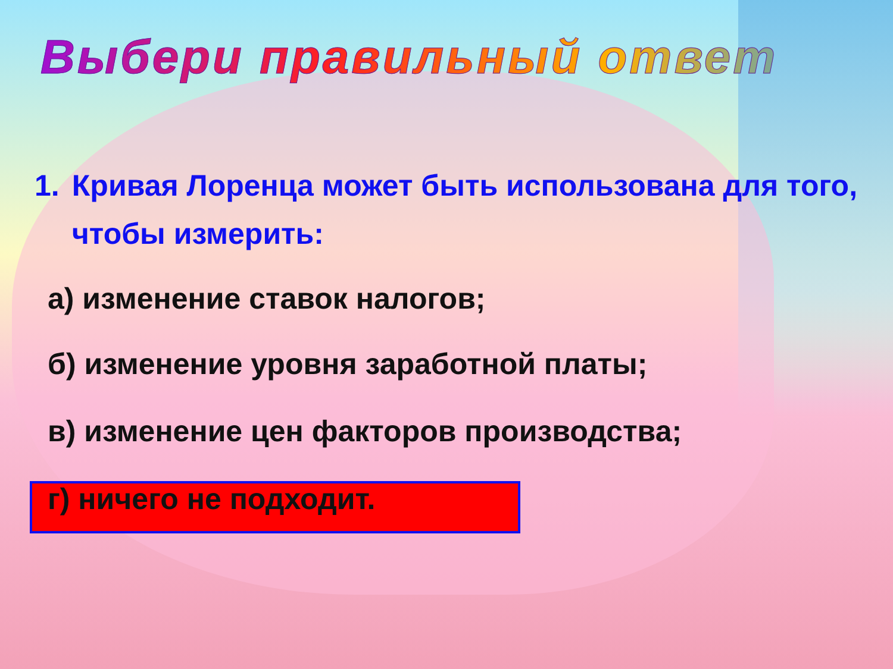Выбери правильный ответ
1. Кривая Лоренца может быть использована для того, чтобы измерить:
а) изменение ставок налогов;
б) изменение уровня заработной платы;
в) изменение цен факторов производства;
г) ничего не подходит.